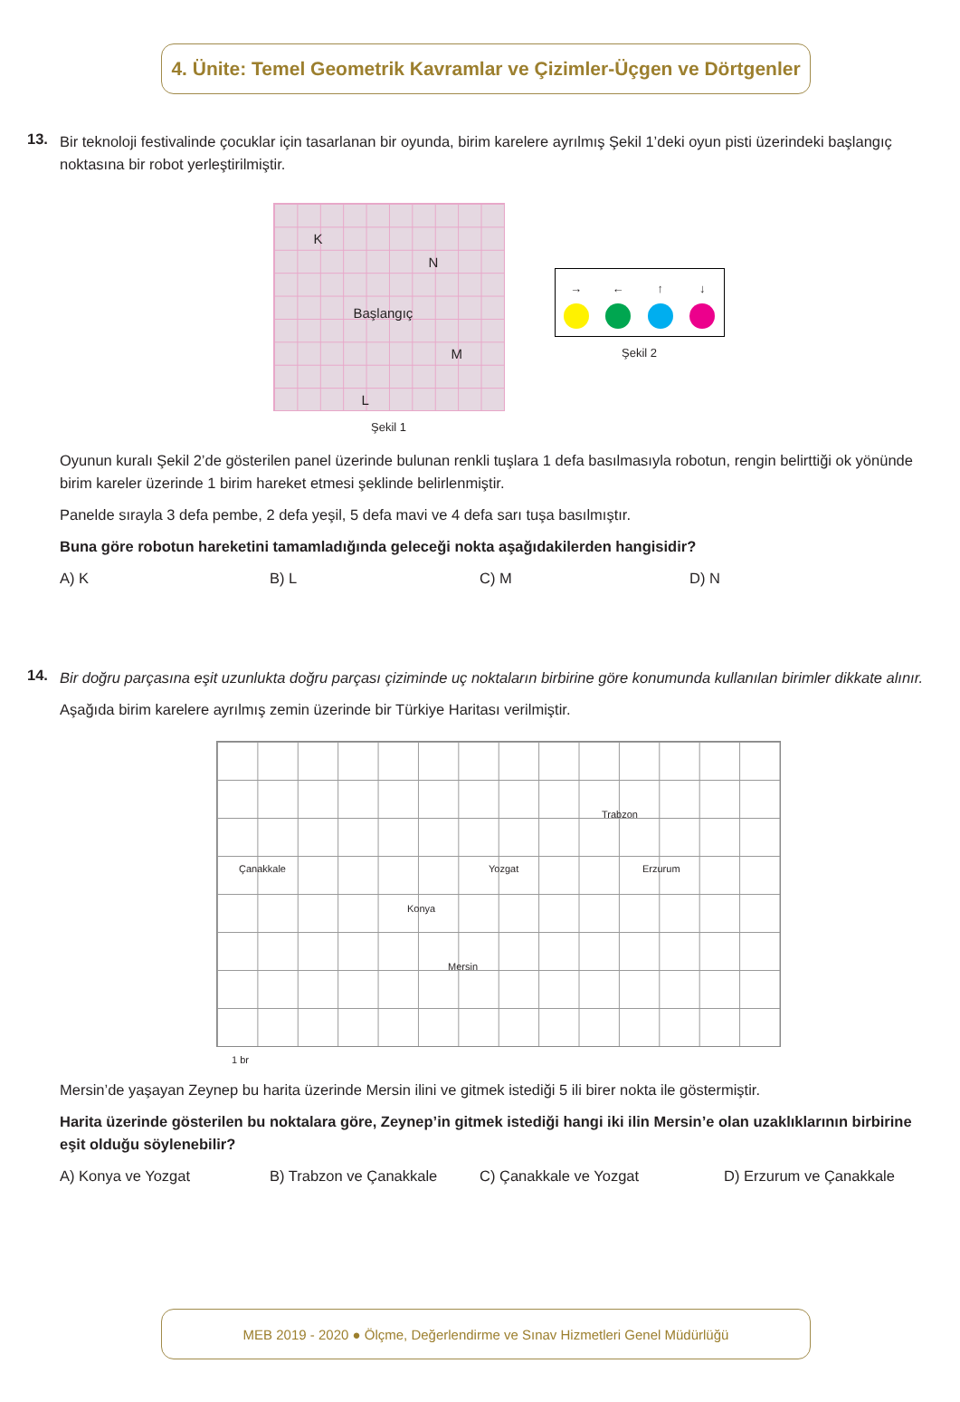4. Ünite: Temel Geometrik Kavramlar ve Çizimler-Üçgen ve Dörtgenler
13.
Bir teknoloji festivalinde çocuklar için tasarlanan bir oyunda, birim karelere ayrılmış Şekil 1’deki oyun pisti üzerindeki başlangıç noktasına bir robot yerleştirilmiştir.
K
N
Başlangıç
M
L
Şekil 1
→
←
↑
↓
Şekil 2
Oyunun kuralı Şekil 2’de gösterilen panel üzerinde bulunan renkli tuşlara 1 defa basılmasıyla robotun, rengin belirttiği ok yönünde birim kareler üzerinde 1 birim hareket etmesi şeklinde belirlenmiştir.
Panelde sırayla 3 defa pembe, 2 defa yeşil, 5 defa mavi ve 4 defa sarı tuşa basılmıştır.
Buna göre robotun hareketini tamamladığında geleceği nokta aşağıdakilerden hangisidir?
A) K B) L C) M D) N
14.
Bir doğru parçasına eşit uzunlukta doğru parçası çiziminde uç noktaların birbirine göre konumunda kullanılan birimler dikkate alınır.
Aşağıda birim karelere ayrılmış zemin üzerinde bir Türkiye Haritası verilmiştir.
Trabzon
Çanakkale Yozgat Erzurum
Konya
Mersin
1 br
Mersin’de yaşayan Zeynep bu harita üzerinde Mersin ilini ve gitmek istediği 5 ili birer nokta ile göstermiştir.
Harita üzerinde gösterilen bu noktalara göre, Zeynep’in gitmek istediği hangi iki ilin Mersin’e olan uzaklıklarının birbirine eşit olduğu söylenebilir?
A) Konya ve Yozgat B) Trabzon ve Çanakkale C) Çanakkale ve Yozgat D) Erzurum ve Çanakkale
MEB 2019 - 2020 ● Ölçme, Değerlendirme ve Sınav Hizmetleri Genel Müdürlüğü